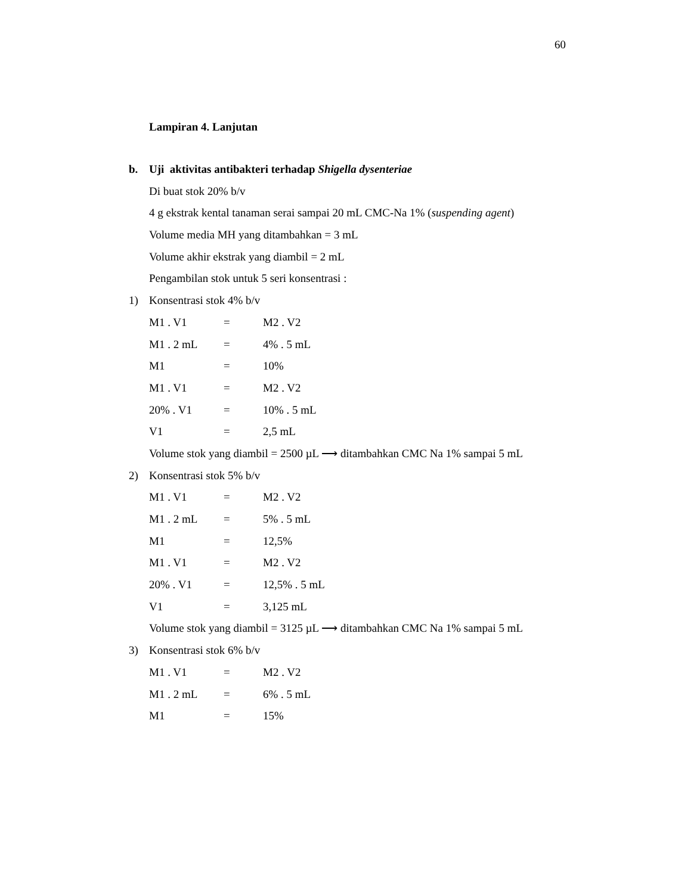60
Lampiran 4. Lanjutan
b. Uji aktivitas antibakteri terhadap Shigella dysenteriae
Di buat stok 20% b/v
4 g ekstrak kental tanaman serai sampai 20 mL CMC-Na 1% (suspending agent)
Volume media MH yang ditambahkan = 3 mL
Volume akhir ekstrak yang diambil = 2 mL
Pengambilan stok untuk 5 seri konsentrasi :
1) Konsentrasi stok 4% b/v
M1 . V1 = M2 . V2
M1 . 2 mL = 4% . 5 mL
M1 = 10%
M1 . V1 = M2 . V2
20% . V1 = 10% . 5 mL
V1 = 2,5 mL
Volume stok yang diambil = 2500 µL ⟶ ditambahkan CMC Na 1% sampai 5 mL
2) Konsentrasi stok 5% b/v
M1 . V1 = M2 . V2
M1 . 2 mL = 5% . 5 mL
M1 = 12,5%
M1 . V1 = M2 . V2
20% . V1 = 12,5% . 5 mL
V1 = 3,125 mL
Volume stok yang diambil = 3125 µL ⟶ ditambahkan CMC Na 1% sampai 5 mL
3) Konsentrasi stok 6% b/v
M1 . V1 = M2 . V2
M1 . 2 mL = 6% . 5 mL
M1 = 15%